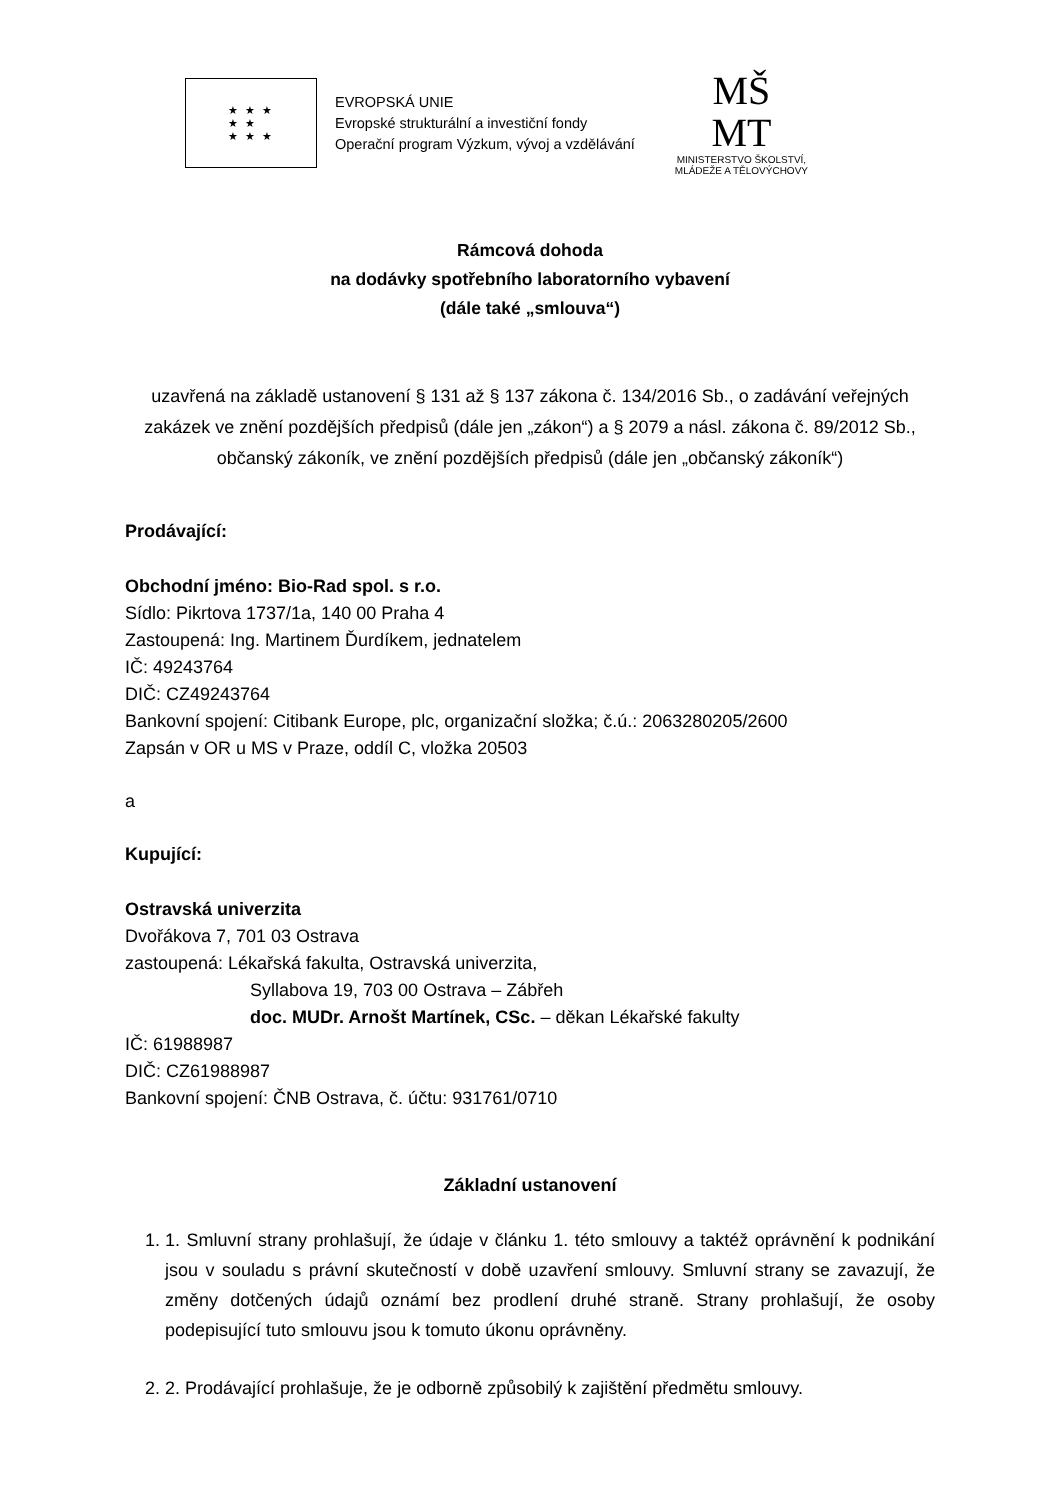★ ★ ★
★ ★
★ ★ ★
EVROPSKÁ UNIE
Evropské strukturální a investiční fondy
Operační program Výzkum, vývoj a vzdělávání
MŠ
MT
MINISTERSTVO ŠKOLSTVÍ,
MLÁDEŽE A TĚLOVÝCHOVY
Rámcová dohoda
na dodávky spotřebního laboratorního vybavení
(dále také „smlouva“)
uzavřená na základě ustanovení § 131 až § 137 zákona č. 134/2016 Sb., o zadávání veřejných zakázek ve znění pozdějších předpisů (dále jen „zákon“) a § 2079 a násl. zákona č. 89/2012 Sb., občanský zákoník, ve znění pozdějších předpisů (dále jen „občanský zákoník“)
Prodávající:
Obchodní jméno: Bio-Rad spol. s r.o.
Sídlo: Pikrtova 1737/1a, 140 00 Praha 4
Zastoupená: Ing. Martinem Ďurdíkem, jednatelem
IČ: 49243764
DIČ: CZ49243764
Bankovní spojení: Citibank Europe, plc, organizační složka; č.ú.: 2063280205/2600
Zapsán v OR u MS v Praze, oddíl C, vložka 20503
a
Kupující:
Ostravská univerzita
Dvořákova 7, 701 03 Ostrava
zastoupená: Lékařská fakulta, Ostravská univerzita,
Syllabova 19, 703 00 Ostrava – Zábřeh
doc. MUDr. Arnošt Martínek, CSc. – děkan Lékařské fakulty
IČ: 61988987
DIČ: CZ61988987
Bankovní spojení: ČNB Ostrava, č. účtu: 931761/0710
Základní ustanovení
1. 1. Smluvní strany prohlašují, že údaje v článku 1. této smlouvy a taktéž oprávnění k podnikání jsou v souladu s právní skutečností v době uzavření smlouvy. Smluvní strany se zavazují, že změny dotčených údajů oznámí bez prodlení druhé straně. Strany prohlašují, že osoby podepisující tuto smlouvu jsou k tomuto úkonu oprávněny.
2. 2. Prodávající prohlašuje, že je odborně způsobilý k zajištění předmětu smlouvy.